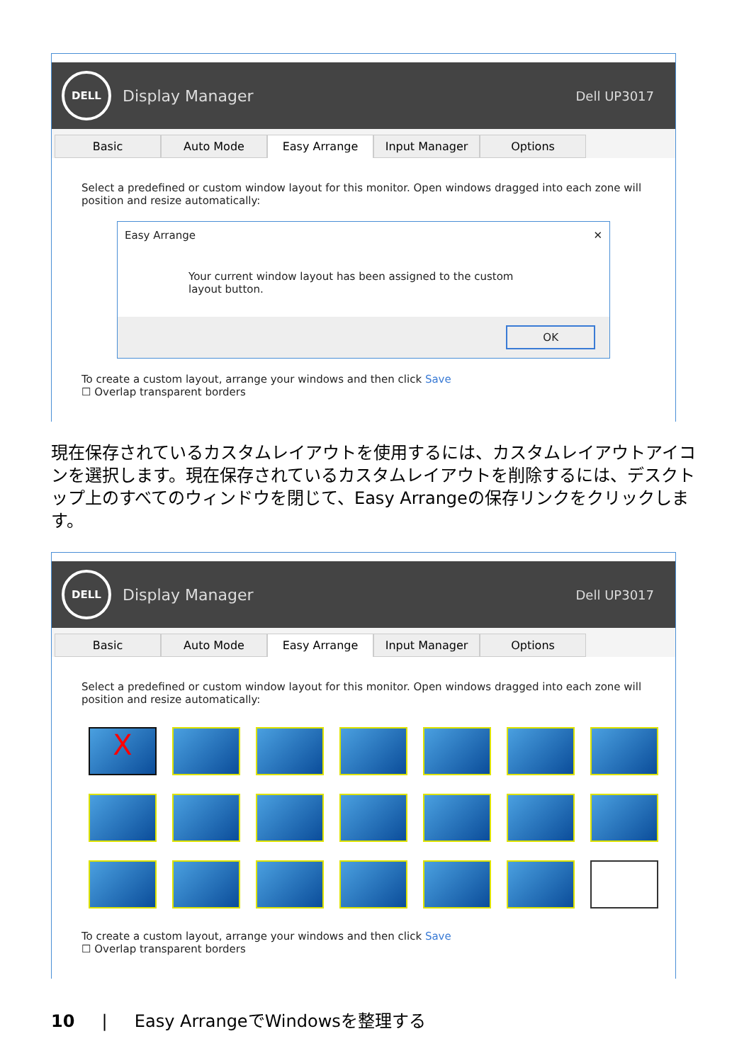DELL
Display Manager Dell UP3017
Basic Auto Mode Easy Arrange Input Manager Options
Select a predefined or custom window layout for this monitor. Open windows dragged into each zone will position and resize automatically:
Easy Arrange ✕
Your current window layout has been assigned to the custom layout button.
OK
To create a custom layout, arrange your windows and then click Save
☐ Overlap transparent borders
現在保存されているカスタムレイアウトを使用するには、カスタムレイアウトアイコンを選択します。現在保存されているカスタムレイアウトを削除するには、デスクトップ上のすべてのウィンドウを閉じて、Easy Arrangeの保存リンクをクリックします。
DELL
Display Manager Dell UP3017
Basic Auto Mode Easy Arrange Input Manager Options
Select a predefined or custom window layout for this monitor. Open windows dragged into each zone will position and resize automatically:
X
To create a custom layout, arrange your windows and then click Save
☐ Overlap transparent borders
10 | Easy ArrangeでWindowsを整理する